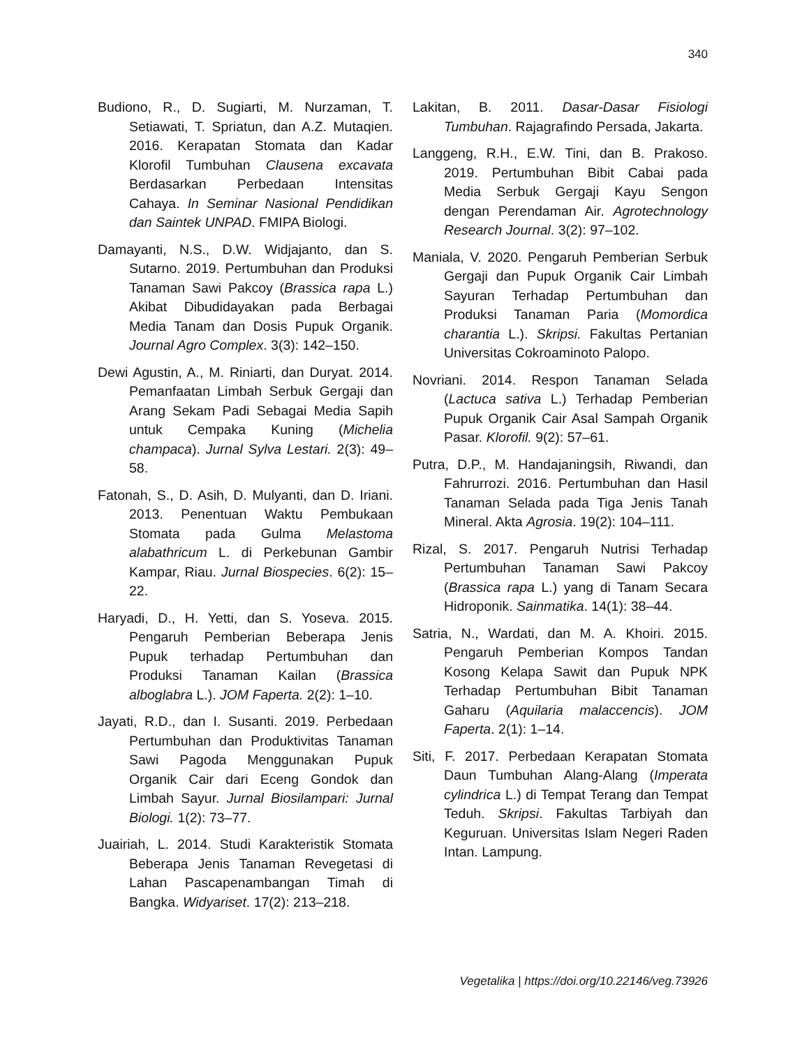340
Budiono, R., D. Sugiarti, M. Nurzaman, T. Setiawati, T. Spriatun, dan A.Z. Mutaqien. 2016. Kerapatan Stomata dan Kadar Klorofil Tumbuhan Clausena excavata Berdasarkan Perbedaan Intensitas Cahaya. In Seminar Nasional Pendidikan dan Saintek UNPAD. FMIPA Biologi.
Damayanti, N.S., D.W. Widjajanto, dan S. Sutarno. 2019. Pertumbuhan dan Produksi Tanaman Sawi Pakcoy (Brassica rapa L.) Akibat Dibudidayakan pada Berbagai Media Tanam dan Dosis Pupuk Organik. Journal Agro Complex. 3(3): 142–150.
Dewi Agustin, A., M. Riniarti, dan Duryat. 2014. Pemanfaatan Limbah Serbuk Gergaji dan Arang Sekam Padi Sebagai Media Sapih untuk Cempaka Kuning (Michelia champaca). Jurnal Sylva Lestari. 2(3): 49–58.
Fatonah, S., D. Asih, D. Mulyanti, dan D. Iriani. 2013. Penentuan Waktu Pembukaan Stomata pada Gulma Melastoma alabathricum L. di Perkebunan Gambir Kampar, Riau. Jurnal Biospecies. 6(2): 15–22.
Haryadi, D., H. Yetti, dan S. Yoseva. 2015. Pengaruh Pemberian Beberapa Jenis Pupuk terhadap Pertumbuhan dan Produksi Tanaman Kailan (Brassica alboglabra L.). JOM Faperta. 2(2): 1–10.
Jayati, R.D., dan I. Susanti. 2019. Perbedaan Pertumbuhan dan Produktivitas Tanaman Sawi Pagoda Menggunakan Pupuk Organik Cair dari Eceng Gondok dan Limbah Sayur. Jurnal Biosilampari: Jurnal Biologi. 1(2): 73–77.
Juairiah, L. 2014. Studi Karakteristik Stomata Beberapa Jenis Tanaman Revegetasi di Lahan Pascapenambangan Timah di Bangka. Widyariset. 17(2): 213–218.
Lakitan, B. 2011. Dasar-Dasar Fisiologi Tumbuhan. Rajagrafindo Persada, Jakarta.
Langgeng, R.H., E.W. Tini, dan B. Prakoso. 2019. Pertumbuhan Bibit Cabai pada Media Serbuk Gergaji Kayu Sengon dengan Perendaman Air. Agrotechnology Research Journal. 3(2): 97–102.
Maniala, V. 2020. Pengaruh Pemberian Serbuk Gergaji dan Pupuk Organik Cair Limbah Sayuran Terhadap Pertumbuhan dan Produksi Tanaman Paria (Momordica charantia L.). Skripsi. Fakultas Pertanian Universitas Cokroaminoto Palopo.
Novriani. 2014. Respon Tanaman Selada (Lactuca sativa L.) Terhadap Pemberian Pupuk Organik Cair Asal Sampah Organik Pasar. Klorofil. 9(2): 57–61.
Putra, D.P., M. Handajaningsih, Riwandi, dan Fahrurrozi. 2016. Pertumbuhan dan Hasil Tanaman Selada pada Tiga Jenis Tanah Mineral. Akta Agrosia. 19(2): 104–111.
Rizal, S. 2017. Pengaruh Nutrisi Terhadap Pertumbuhan Tanaman Sawi Pakcoy (Brassica rapa L.) yang di Tanam Secara Hidroponik. Sainmatika. 14(1): 38–44.
Satria, N., Wardati, dan M. A. Khoiri. 2015. Pengaruh Pemberian Kompos Tandan Kosong Kelapa Sawit dan Pupuk NPK Terhadap Pertumbuhan Bibit Tanaman Gaharu (Aquilaria malaccencis). JOM Faperta. 2(1): 1–14.
Siti, F. 2017. Perbedaan Kerapatan Stomata Daun Tumbuhan Alang-Alang (Imperata cylindrica L.) di Tempat Terang dan Tempat Teduh. Skripsi. Fakultas Tarbiyah dan Keguruan. Universitas Islam Negeri Raden Intan. Lampung.
Vegetalika | https://doi.org/10.22146/veg.73926